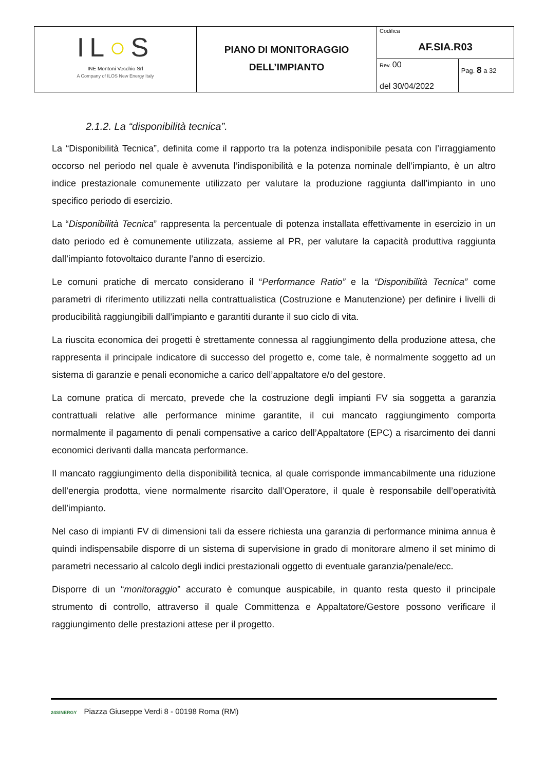| IL ○ S INE Montoni Vecchio Srl A Company of ILOS New Energy Italy | PIANO DI MONITORAGGIO DELL’IMPIANTO | Codifica AF.SIA.R03 | |
| | | Rev. 00 del 30/04/2022 | Pag. 8 a 32 |
2.1.2. La “disponibilità tecnica”.
La “Disponibilità Tecnica”, definita come il rapporto tra la potenza indisponibile pesata con l’irraggiamento occorso nel periodo nel quale è avvenuta l’indisponibilità e la potenza nominale dell’impianto, è un altro indice prestazionale comunemente utilizzato per valutare la produzione raggiunta dall’impianto in uno specifico periodo di esercizio.
La “Disponibilità Tecnica” rappresenta la percentuale di potenza installata effettivamente in esercizio in un dato periodo ed è comunemente utilizzata, assieme al PR, per valutare la capacità produttiva raggiunta dall’impianto fotovoltaico durante l’anno di esercizio.
Le comuni pratiche di mercato considerano il “Performance Ratio” e la “Disponibilità Tecnica” come parametri di riferimento utilizzati nella contrattualistica (Costruzione e Manutenzione) per definire i livelli di producibilità raggiungibili dall’impianto e garantiti durante il suo ciclo di vita.
La riuscita economica dei progetti è strettamente connessa al raggiungimento della produzione attesa, che rappresenta il principale indicatore di successo del progetto e, come tale, è normalmente soggetto ad un sistema di garanzie e penali economiche a carico dell’appaltatore e/o del gestore.
La comune pratica di mercato, prevede che la costruzione degli impianti FV sia soggetta a garanzia contrattuali relative alle performance minime garantite, il cui mancato raggiungimento comporta normalmente il pagamento di penali compensative a carico dell’Appaltatore (EPC) a risarcimento dei danni economici derivanti dalla mancata performance.
Il mancato raggiungimento della disponibilità tecnica, al quale corrisponde immancabilmente una riduzione dell’energia prodotta, viene normalmente risarcito dall’Operatore, il quale è responsabile dell’operatività dell’impianto.
Nel caso di impianti FV di dimensioni tali da essere richiesta una garanzia di performance minima annua è quindi indispensabile disporre di un sistema di supervisione in grado di monitorare almeno il set minimo di parametri necessario al calcolo degli indici prestazionali oggetto di eventuale garanzia/penale/ecc.
Disporre di un “monitoraggio” accurato è comunque auspicabile, in quanto resta questo il principale strumento di controllo, attraverso il quale Committenza e Appaltatore/Gestore possono verificare il raggiungimento delle prestazioni attese per il progetto.
24SINERGY Piazza Giuseppe Verdi 8 - 00198 Roma (RM)